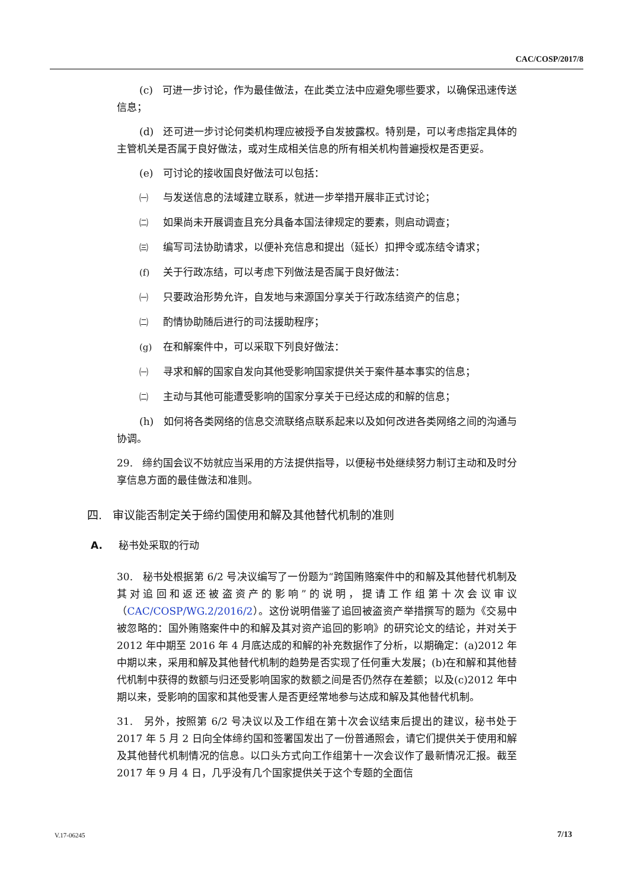CAC/COSP/2017/8
(c) 可进一步讨论，作为最佳做法，在此类立法中应避免哪些要求，以确保迅速传送信息；
(d) 还可进一步讨论何类机构理应被授予自发披露权。特别是，可以考虑指定具体的主管机关是否属于良好做法，或对生成相关信息的所有相关机构普遍授权是否更妥。
(e) 可讨论的接收国良好做法可以包括：
㈠ 与发送信息的法域建立联系，就进一步举措开展非正式讨论；
㈡ 如果尚未开展调查且充分具备本国法律规定的要素，则启动调查；
㈢ 编写司法协助请求，以便补充信息和提出（延长）扣押令或冻结令请求；
(f) 关于行政冻结，可以考虑下列做法是否属于良好做法：
㈠ 只要政治形势允许，自发地与来源国分享关于行政冻结资产的信息；
㈡ 酌情协助随后进行的司法援助程序；
(g) 在和解案件中，可以采取下列良好做法：
㈠ 寻求和解的国家自发向其他受影响国家提供关于案件基本事实的信息；
㈡ 主动与其他可能遭受影响的国家分享关于已经达成的和解的信息；
(h) 如何将各类网络的信息交流联络点联系起来以及如何改进各类网络之间的沟通与协调。
29. 缔约国会议不妨就应当采用的方法提供指导，以便秘书处继续努力制订主动和及时分享信息方面的最佳做法和准则。
四. 审议能否制定关于缔约国使用和解及其他替代机制的准则
A. 秘书处采取的行动
30. 秘书处根据第 6/2 号决议编写了一份题为“跨国贿赂案件中的和解及其他替代机制及其对追回和返还被盗资产的影响”的说明，提请工作组第十次会议审议（CAC/COSP/WG.2/2016/2）。这份说明借鉴了追回被盗资产举措撰写的题为《交易中被忽略的：国外贿赂案件中的和解及其对资产追回的影响》的研究论文的结论，并对关于 2012 年中期至 2016 年 4 月底达成的和解的补充数据作了分析，以期确定：(a)2012 年中期以来，采用和解及其他替代机制的趋势是否实现了任何重大发展；(b)在和解和其他替代机制中获得的数额与归还受影响国家的数额之间是否仍然存在差额；以及(c)2012 年中期以来，受影响的国家和其他受害人是否更经常地参与达成和解及其他替代机制。
31. 另外，按照第 6/2 号决议以及工作组在第十次会议结束后提出的建议，秘书处于 2017 年 5 月 2 日向全体缔约国和签署国发出了一份普通照会，请它们提供关于使用和解及其他替代机制情况的信息。以口头方式向工作组第十一次会议作了最新情况汇报。截至 2017 年 9 月 4 日，几乎没有几个国家提供关于这个专题的全面信
V.17-06245 7/13